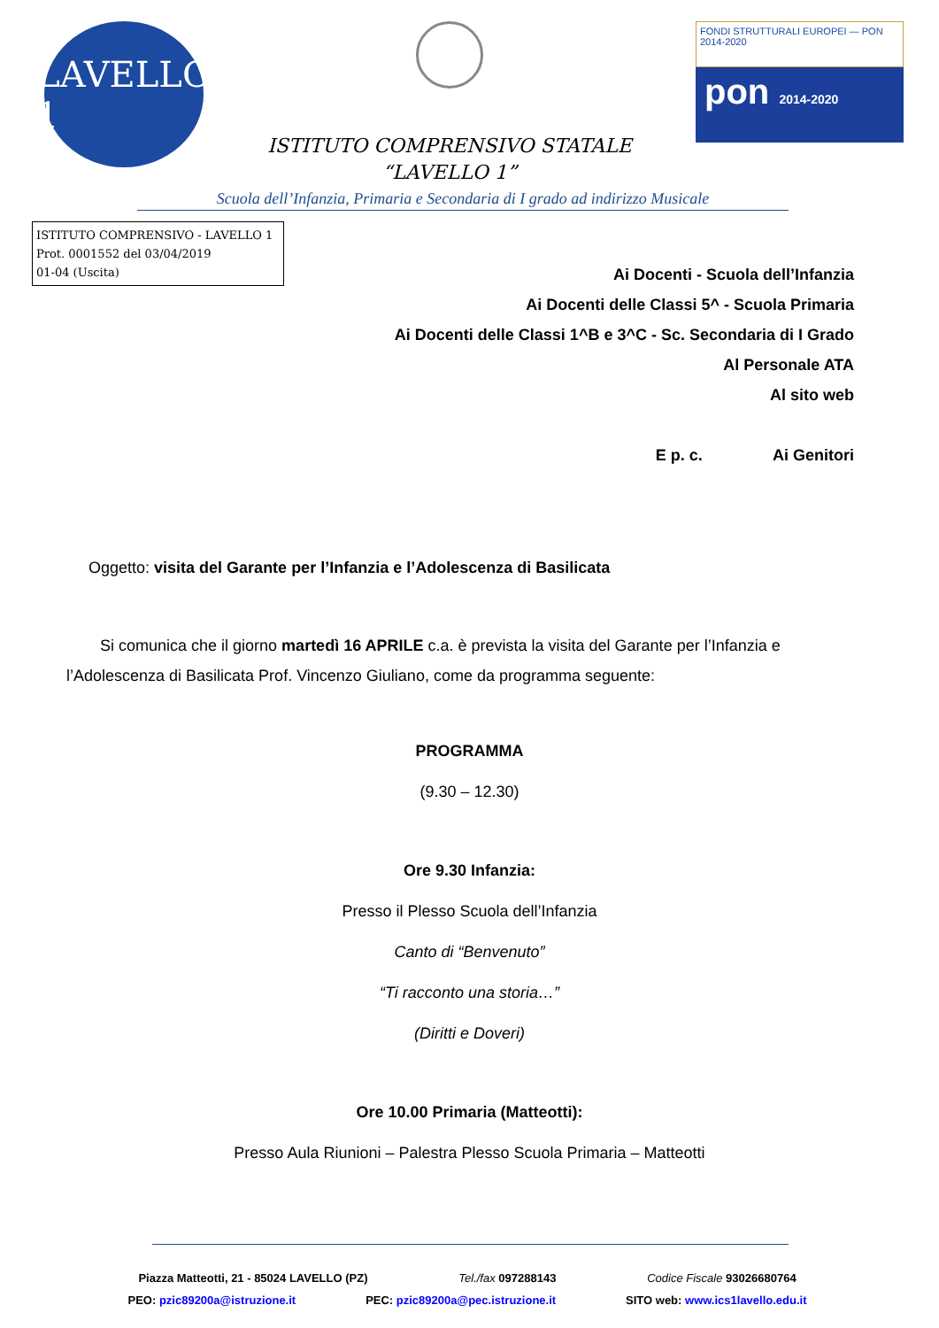LAVELLO 1
ISTITUTO COMPRENSIVO STATALE
“LAVELLO 1”
FONDI STRUTTURALI EUROPEI — PON 2014-2020
pon 2014-2020
Scuola dell’Infanzia, Primaria e Secondaria di I grado ad indirizzo Musicale
ISTITUTO COMPRENSIVO - LAVELLO 1
Prot. 0001552 del 03/04/2019
01-04 (Uscita)
Ai Docenti - Scuola dell’Infanzia
Ai Docenti delle Classi 5^ - Scuola Primaria
Ai Docenti delle Classi 1^B e 3^C - Sc. Secondaria di I Grado
Al Personale ATA
Al sito web
E p. c. Ai Genitori
Oggetto: visita del Garante per l’Infanzia e l’Adolescenza di Basilicata
Si comunica che il giorno martedì 16 APRILE c.a. è prevista la visita del Garante per l’Infanzia e l’Adolescenza di Basilicata Prof. Vincenzo Giuliano, come da programma seguente:
PROGRAMMA
(9.30 – 12.30)
Ore 9.30 Infanzia:
Presso il Plesso Scuola dell’Infanzia
Canto di “Benvenuto”
“Ti racconto una storia…”
(Diritti e Doveri)
Ore 10.00 Primaria (Matteotti):
Presso Aula Riunioni – Palestra Plesso Scuola Primaria – Matteotti
Piazza Matteotti, 21 - 85024 LAVELLO (PZ) Tel./fax 097288143 Codice Fiscale 93026680764
PEO: pzic89200a@istruzione.it PEC: pzic89200a@pec.istruzione.it SITO web: www.ics1lavello.edu.it